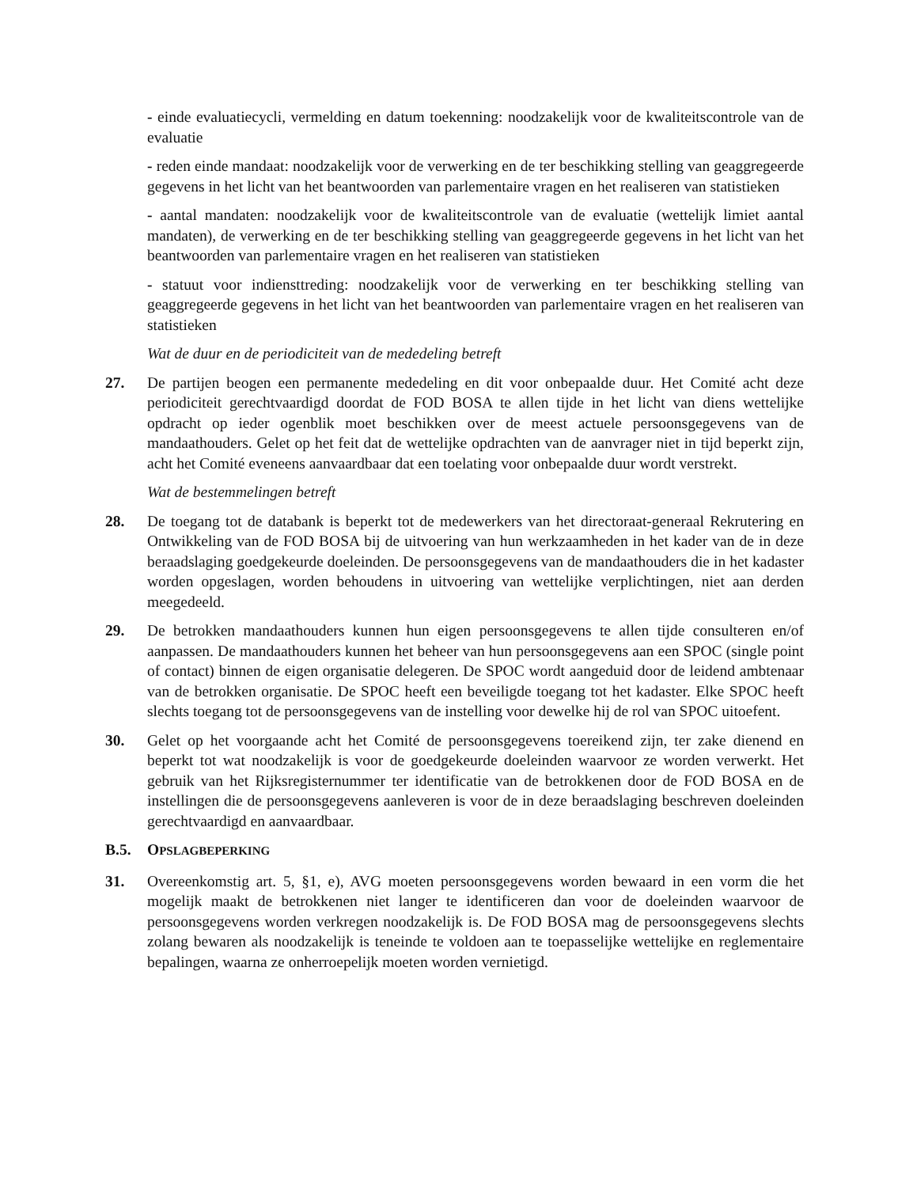- einde evaluatiecycli, vermelding en datum toekenning: noodzakelijk voor de kwaliteitscontrole van de evaluatie
- reden einde mandaat: noodzakelijk voor de verwerking en de ter beschikking stelling van geaggregeerde gegevens in het licht van het beantwoorden van parlementaire vragen en het realiseren van statistieken
- aantal mandaten: noodzakelijk voor de kwaliteitscontrole van de evaluatie (wettelijk limiet aantal mandaten), de verwerking en de ter beschikking stelling van geaggregeerde gegevens in het licht van het beantwoorden van parlementaire vragen en het realiseren van statistieken
- statuut voor indiensttreding: noodzakelijk voor de verwerking en ter beschikking stelling van geaggregeerde gegevens in het licht van het beantwoorden van parlementaire vragen en het realiseren van statistieken
Wat de duur en de periodiciteit van de mededeling betreft
27. De partijen beogen een permanente mededeling en dit voor onbepaalde duur. Het Comité acht deze periodiciteit gerechtvaardigd doordat de FOD BOSA te allen tijde in het licht van diens wettelijke opdracht op ieder ogenblik moet beschikken over de meest actuele persoonsgegevens van de mandaathouders. Gelet op het feit dat de wettelijke opdrachten van de aanvrager niet in tijd beperkt zijn, acht het Comité eveneens aanvaardbaar dat een toelating voor onbepaalde duur wordt verstrekt.
Wat de bestemmelingen betreft
28. De toegang tot de databank is beperkt tot de medewerkers van het directoraat-generaal Rekrutering en Ontwikkeling van de FOD BOSA bij de uitvoering van hun werkzaamheden in het kader van de in deze beraadslaging goedgekeurde doeleinden. De persoonsgegevens van de mandaathouders die in het kadaster worden opgeslagen, worden behoudens in uitvoering van wettelijke verplichtingen, niet aan derden meegedeeld.
29. De betrokken mandaathouders kunnen hun eigen persoonsgegevens te allen tijde consulteren en/of aanpassen. De mandaathouders kunnen het beheer van hun persoonsgegevens aan een SPOC (single point of contact) binnen de eigen organisatie delegeren. De SPOC wordt aangeduid door de leidend ambtenaar van de betrokken organisatie. De SPOC heeft een beveiligde toegang tot het kadaster. Elke SPOC heeft slechts toegang tot de persoonsgegevens van de instelling voor dewelke hij de rol van SPOC uitoefent.
30. Gelet op het voorgaande acht het Comité de persoonsgegevens toereikend zijn, ter zake dienend en beperkt tot wat noodzakelijk is voor de goedgekeurde doeleinden waarvoor ze worden verwerkt. Het gebruik van het Rijksregisternummer ter identificatie van de betrokkenen door de FOD BOSA en de instellingen die de persoonsgegevens aanleveren is voor de in deze beraadslaging beschreven doeleinden gerechtvaardigd en aanvaardbaar.
B.5. OPSLAGBEPERKING
31. Overeenkomstig art. 5, §1, e), AVG moeten persoonsgegevens worden bewaard in een vorm die het mogelijk maakt de betrokkenen niet langer te identificeren dan voor de doeleinden waarvoor de persoonsgegevens worden verkregen noodzakelijk is. De FOD BOSA mag de persoonsgegevens slechts zolang bewaren als noodzakelijk is teneinde te voldoen aan te toepasselijke wettelijke en reglementaire bepalingen, waarna ze onherroepelijk moeten worden vernietigd.